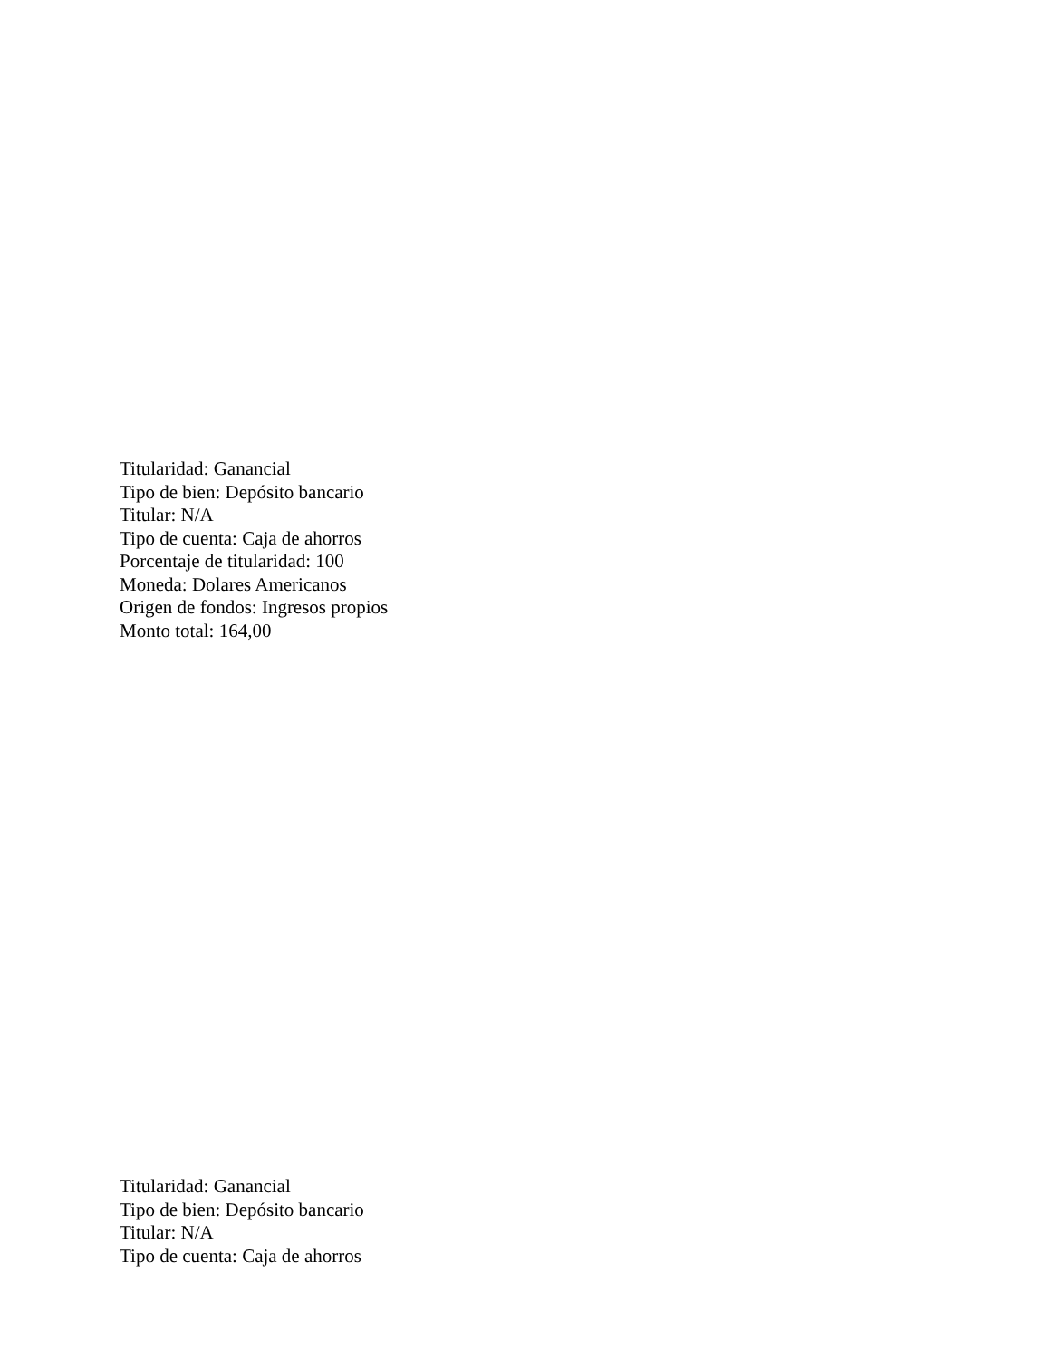Titularidad: Ganancial
Tipo de bien: Depósito bancario
Titular: N/A
Tipo de cuenta: Caja de ahorros
Porcentaje de titularidad: 100
Moneda: Dolares Americanos
Origen de fondos: Ingresos propios
Monto total: 164,00
Titularidad: Ganancial
Tipo de bien: Depósito bancario
Titular: N/A
Tipo de cuenta: Caja de ahorros